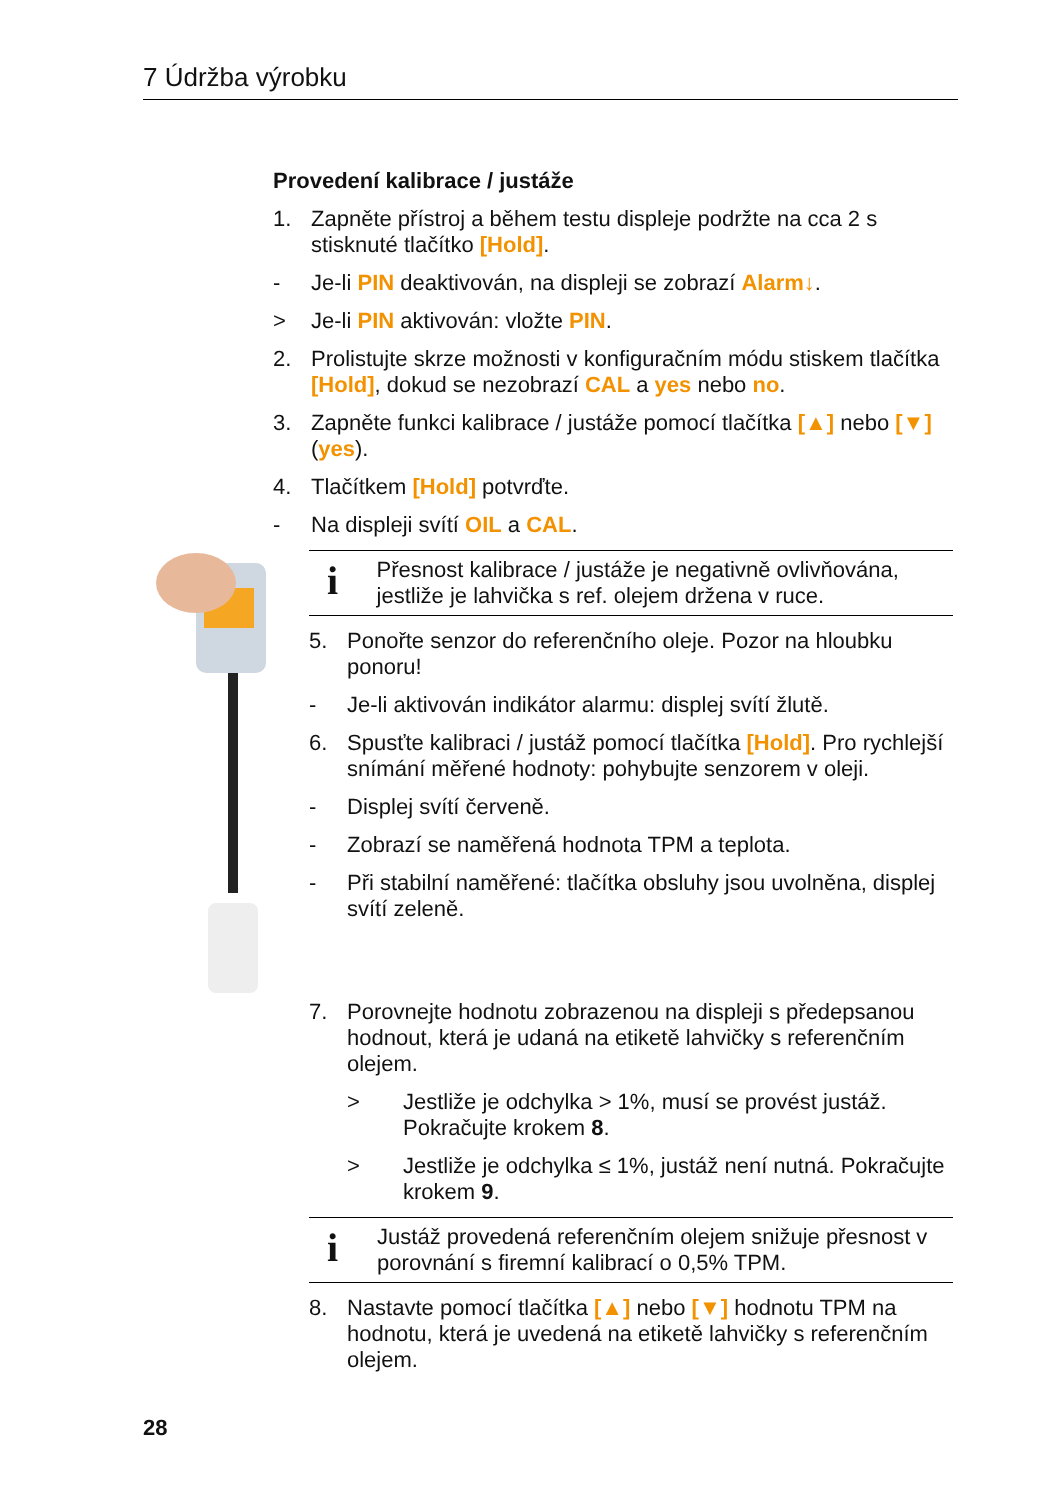7 Údržba výrobku
Provedení kalibrace / justáže
1. Zapněte přístroj a během testu displeje podržte na cca 2 s stisknuté tlačítko [Hold].
- Je-li PIN deaktivován, na displeji se zobrazí Alarm↓.
> Je-li PIN aktivován: vložte PIN.
2. Prolistujte skrze možnosti v konfiguračním módu stiskem tlačítka [Hold], dokud se nezobrazí CAL a yes nebo no.
3. Zapněte funkci kalibrace / justáže pomocí tlačítka [▲] nebo [▼] (yes).
4. Tlačítkem [Hold] potvrďte.
- Na displeji svítí OIL a CAL.
i Přesnost kalibrace / justáže je negativně ovlivňována, jestliže je lahvička s ref. olejem držena v ruce.
5. Ponořte senzor do referenčního oleje. Pozor na hloubku ponoru!
- Je-li aktivován indikátor alarmu: displej svítí žlutě.
6. Spusťte kalibraci / justáž pomocí tlačítka [Hold]. Pro rychlejší snímání měřené hodnoty: pohybujte senzorem v oleji.
- Displej svítí červeně.
- Zobrazí se naměřená hodnota TPM a teplota.
- Při stabilní naměřené: tlačítka obsluhy jsou uvolněna, displej svítí zeleně.
7. Porovnejte hodnotu zobrazenou na displeji s předepsanou hodnout, která je udaná na etiketě lahvičky s referenčním olejem.
> Jestliže je odchylka > 1%, musí se provést justáž. Pokračujte krokem 8.
> Jestliže je odchylka ≤ 1%, justáž není nutná. Pokračujte krokem 9.
i Justáž provedená referenčním olejem snižuje přesnost v porovnání s firemní kalibrací o 0,5% TPM.
8. Nastavte pomocí tlačítka [▲] nebo [▼] hodnotu TPM na hodnotu, která je uvedená na etiketě lahvičky s referenčním olejem.
28